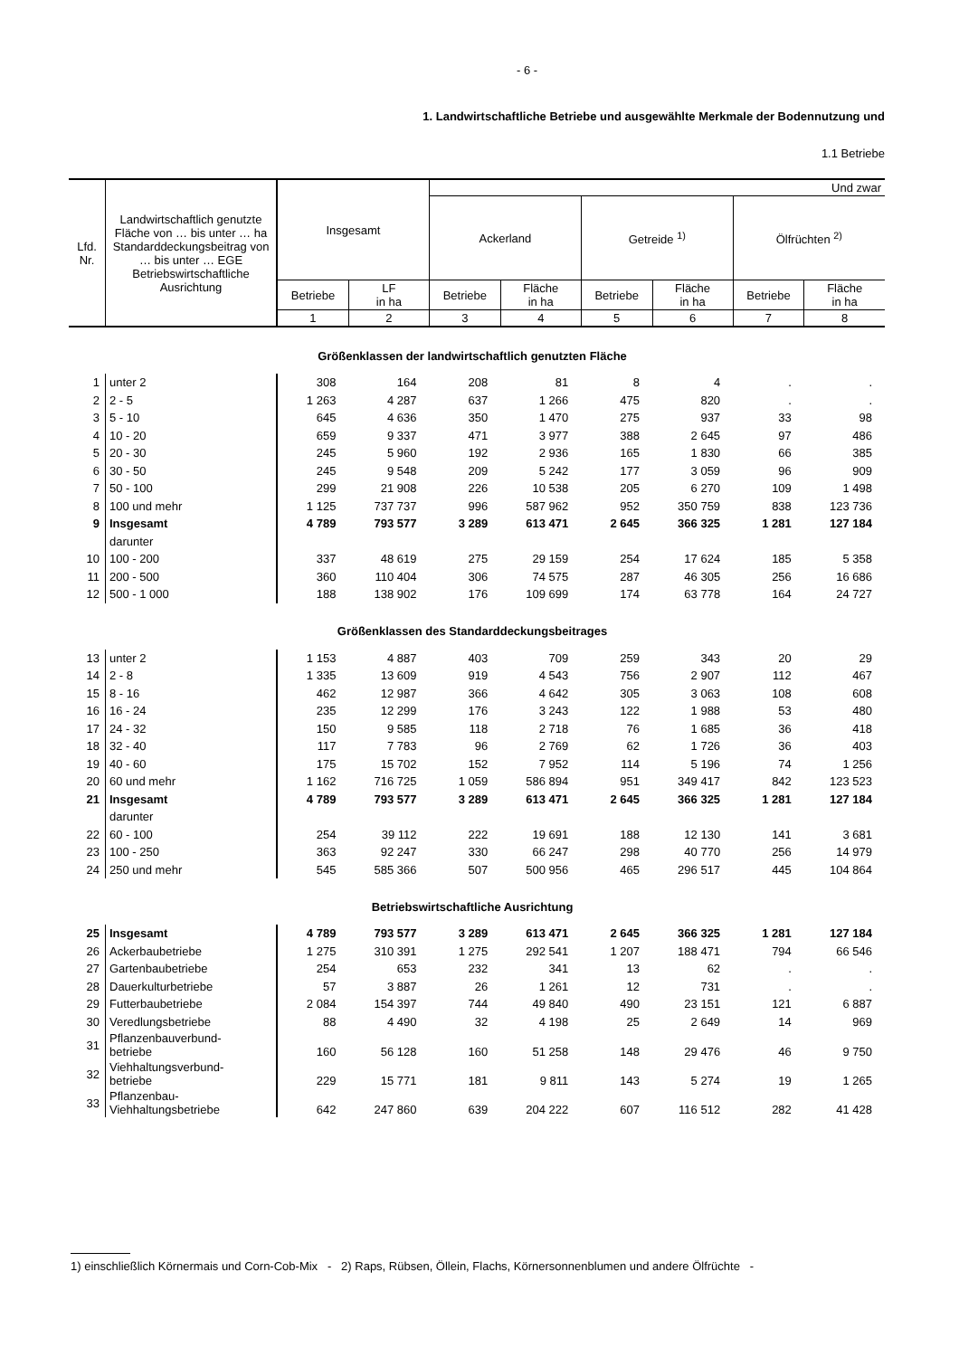- 6 -
1. Landwirtschaftliche Betriebe und ausgewählte Merkmale der Bodennutzung und
1.1 Betriebe
| Lfd. Nr. | Landwirtschaftlich genutzte Fläche von … bis unter … ha Standarddeckungsbeitrag von … bis unter … EGE Betriebswirtschaftliche Ausrichtung | Insgesamt | | Und zwar | | | | | |
| --- | --- | --- | --- | --- | --- | --- | --- | --- | --- |
| | | | | Ackerland | | Getreide <sup>1)</sup> | | Ölfrüchten <sup>2)</sup> | |
| | | Betriebe | LF in ha | Betriebe | Fläche in ha | Betriebe | Fläche in ha | Betriebe | Fläche in ha |
| | | 1 | 2 | 3 | 4 | 5 | 6 | 7 | 8 |
| Größenklassen der landwirtschaftlich genutzten Fläche | | | | | | | | | |
| 1 | unter 2 | 308 | 164 | 208 | 81 | 8 | 4 | . | . |
| 2 | 2 - 5 | 1 263 | 4 287 | 637 | 1 266 | 475 | 820 | . | . |
| 3 | 5 - 10 | 645 | 4 636 | 350 | 1 470 | 275 | 937 | 33 | 98 |
| 4 | 10 - 20 | 659 | 9 337 | 471 | 3 977 | 388 | 2 645 | 97 | 486 |
| 5 | 20 - 30 | 245 | 5 960 | 192 | 2 936 | 165 | 1 830 | 66 | 385 |
| 6 | 30 - 50 | 245 | 9 548 | 209 | 5 242 | 177 | 3 059 | 96 | 909 |
| 7 | 50 - 100 | 299 | 21 908 | 226 | 10 538 | 205 | 6 270 | 109 | 1 498 |
| 8 | 100 und mehr | 1 125 | 737 737 | 996 | 587 962 | 952 | 350 759 | 838 | 123 736 |
| 9 | Insgesamt | 4 789 | 793 577 | 3 289 | 613 471 | 2 645 | 366 325 | 1 281 | 127 184 |
| | darunter | | | | | | | | |
| 10 | 100 - 200 | 337 | 48 619 | 275 | 29 159 | 254 | 17 624 | 185 | 5 358 |
| 11 | 200 - 500 | 360 | 110 404 | 306 | 74 575 | 287 | 46 305 | 256 | 16 686 |
| 12 | 500 - 1 000 | 188 | 138 902 | 176 | 109 699 | 174 | 63 778 | 164 | 24 727 |
| Größenklassen des Standarddeckungsbeitrages | | | | | | | | | |
| 13 | unter 2 | 1 153 | 4 887 | 403 | 709 | 259 | 343 | 20 | 29 |
| 14 | 2 - 8 | 1 335 | 13 609 | 919 | 4 543 | 756 | 2 907 | 112 | 467 |
| 15 | 8 - 16 | 462 | 12 987 | 366 | 4 642 | 305 | 3 063 | 108 | 608 |
| 16 | 16 - 24 | 235 | 12 299 | 176 | 3 243 | 122 | 1 988 | 53 | 480 |
| 17 | 24 - 32 | 150 | 9 585 | 118 | 2 718 | 76 | 1 685 | 36 | 418 |
| 18 | 32 - 40 | 117 | 7 783 | 96 | 2 769 | 62 | 1 726 | 36 | 403 |
| 19 | 40 - 60 | 175 | 15 702 | 152 | 7 952 | 114 | 5 196 | 74 | 1 256 |
| 20 | 60 und mehr | 1 162 | 716 725 | 1 059 | 586 894 | 951 | 349 417 | 842 | 123 523 |
| 21 | Insgesamt | 4 789 | 793 577 | 3 289 | 613 471 | 2 645 | 366 325 | 1 281 | 127 184 |
| | darunter | | | | | | | | |
| 22 | 60 - 100 | 254 | 39 112 | 222 | 19 691 | 188 | 12 130 | 141 | 3 681 |
| 23 | 100 - 250 | 363 | 92 247 | 330 | 66 247 | 298 | 40 770 | 256 | 14 979 |
| 24 | 250 und mehr | 545 | 585 366 | 507 | 500 956 | 465 | 296 517 | 445 | 104 864 |
| Betriebswirtschaftliche Ausrichtung | | | | | | | | | |
| 25 | Insgesamt | 4 789 | 793 577 | 3 289 | 613 471 | 2 645 | 366 325 | 1 281 | 127 184 |
| 26 | Ackerbaubetriebe | 1 275 | 310 391 | 1 275 | 292 541 | 1 207 | 188 471 | 794 | 66 546 |
| 27 | Gartenbaubetriebe | 254 | 653 | 232 | 341 | 13 | 62 | . | . |
| 28 | Dauerkulturbetriebe | 57 | 3 887 | 26 | 1 261 | 12 | 731 | . | . |
| 29 | Futterbaubetriebe | 2 084 | 154 397 | 744 | 49 840 | 490 | 23 151 | 121 | 6 887 |
| 30 | Veredlungsbetriebe | 88 | 4 490 | 32 | 4 198 | 25 | 2 649 | 14 | 969 |
| 31 | Pflanzenbauverbund- betriebe | 160 | 56 128 | 160 | 51 258 | 148 | 29 476 | 46 | 9 750 |
| 32 | Viehhaltungsverbund- betriebe | 229 | 15 771 | 181 | 9 811 | 143 | 5 274 | 19 | 1 265 |
| 33 | Pflanzenbau- Viehhaltungsbetriebe | 642 | 247 860 | 639 | 204 222 | 607 | 116 512 | 282 | 41 428 |
1) einschließlich Körnermais und Corn-Cob-Mix - 2) Raps, Rübsen, Öllein, Flachs, Körnersonnenblumen und andere Ölfrüchte -